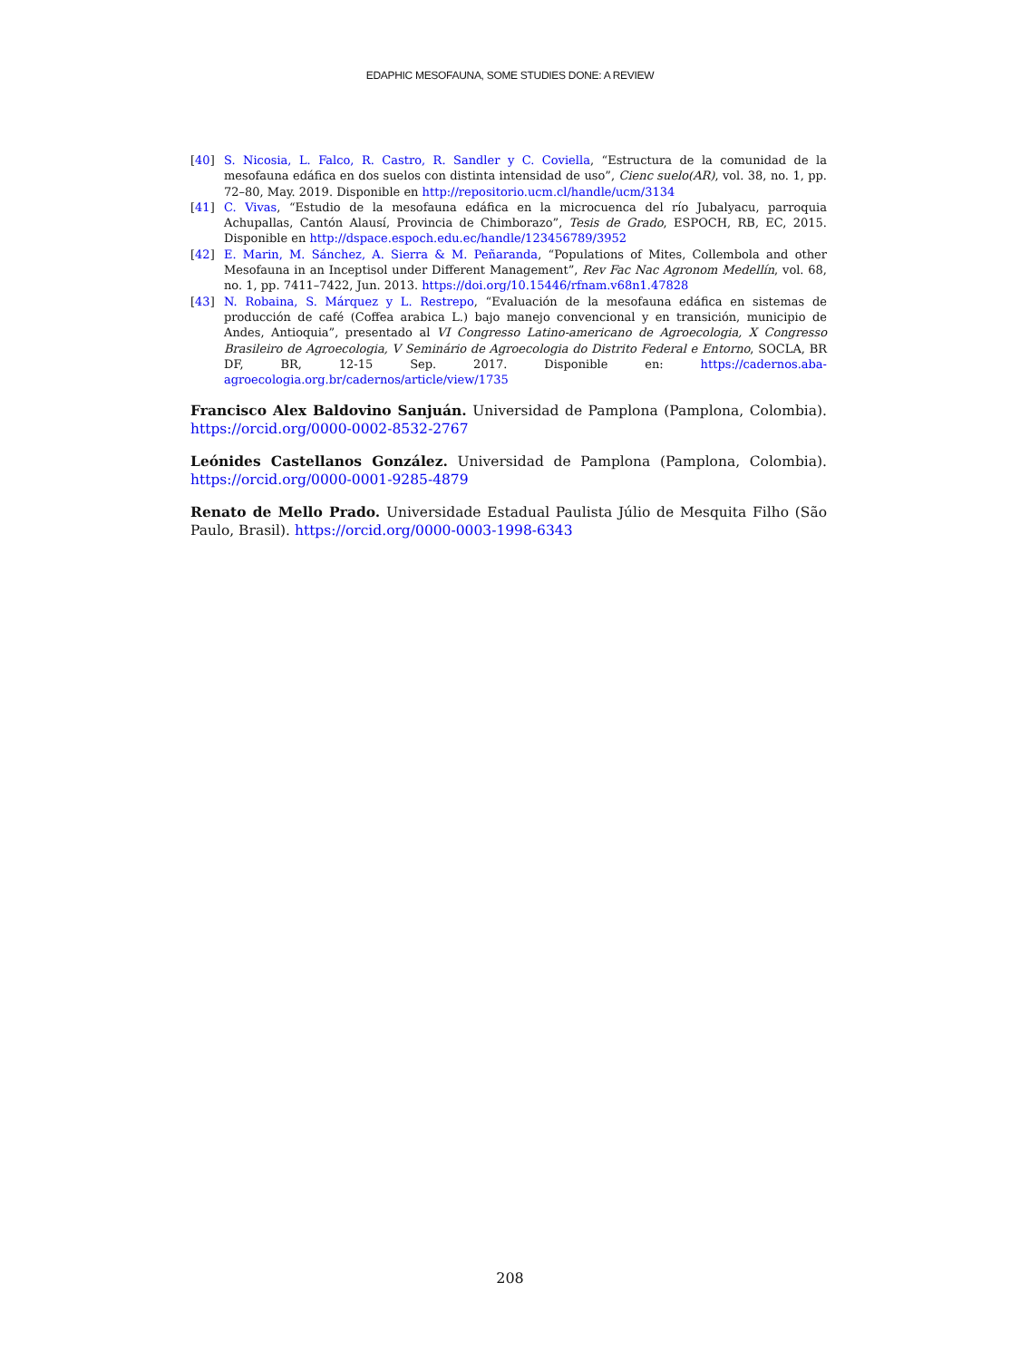EDAPHIC MESOFAUNA, SOME STUDIES DONE: A REVIEW
[40] S. Nicosia, L. Falco, R. Castro, R. Sandler y C. Coviella, “Estructura de la comunidad de la mesofauna edáfica en dos suelos con distinta intensidad de uso”, Cienc suelo(AR), vol. 38, no. 1, pp. 72–80, May. 2019. Disponible en http://repositorio.ucm.cl/handle/ucm/3134
[41] C. Vivas, “Estudio de la mesofauna edáfica en la microcuenca del río Jubalyacu, parroquia Achupallas, Cantón Alausí, Provincia de Chimborazo”, Tesis de Grado, ESPOCH, RB, EC, 2015. Disponible en http://dspace.espoch.edu.ec/handle/123456789/3952
[42] E. Marin, M. Sánchez, A. Sierra & M. Peñaranda, “Populations of Mites, Collembola and other Mesofauna in an Inceptisol under Different Management”, Rev Fac Nac Agronom Medellín, vol. 68, no. 1, pp. 7411–7422, Jun. 2013. https://doi.org/10.15446/rfnam.v68n1.47828
[43] N. Robaina, S. Márquez y L. Restrepo, “Evaluación de la mesofauna edáfica en sistemas de producción de café (Coffea arabica L.) bajo manejo convencional y en transición, municipio de Andes, Antioquia”, presentado al VI Congresso Latino-americano de Agroecologia, X Congresso Brasileiro de Agroecologia, V Seminário de Agroecologia do Distrito Federal e Entorno, SOCLA, BR DF, BR, 12-15 Sep. 2017. Disponible en: https://cadernos.aba-agroecologia.org.br/cadernos/article/view/1735
Francisco Alex Baldovino Sanjuán. Universidad de Pamplona (Pamplona, Colombia). https://orcid.org/0000-0002-8532-2767
Leónides Castellanos González. Universidad de Pamplona (Pamplona, Colombia). https://orcid.org/0000-0001-9285-4879
Renato de Mello Prado. Universidade Estadual Paulista Júlio de Mesquita Filho (São Paulo, Brasil). https://orcid.org/0000-0003-1998-6343
208